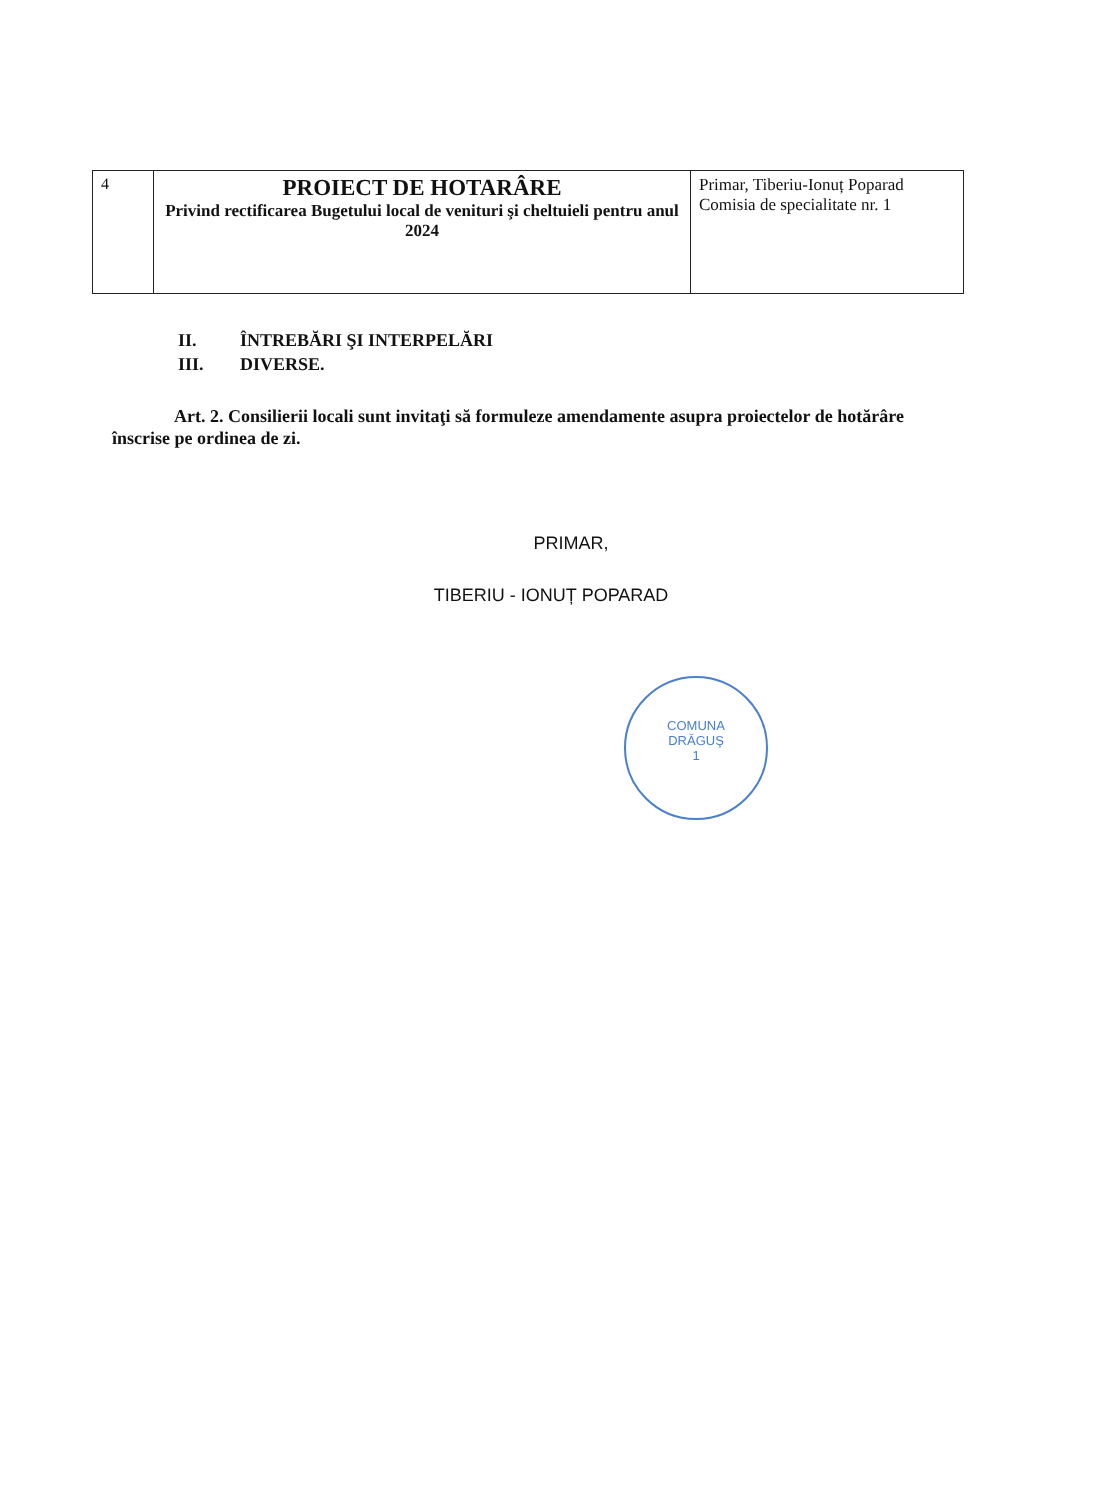| 4 | PROIECT DE HOTARÂRE Privind rectificarea Bugetului local de venituri şi cheltuieli pentru anul 2024 | Primar, Tiberiu-Ionuț Poparad Comisia de specialitate nr. 1 |
II. ÎNTREBĂRI ŞI INTERPELĂRI
III. DIVERSE.
Art. 2. Consilierii locali sunt invitaţi să formuleze amendamente asupra proiectelor de hotărâre înscrise pe ordinea de zi.
PRIMAR,
TIBERIU - IONUȚ POPARAD
COMUNA
DRĂGUŞ
1